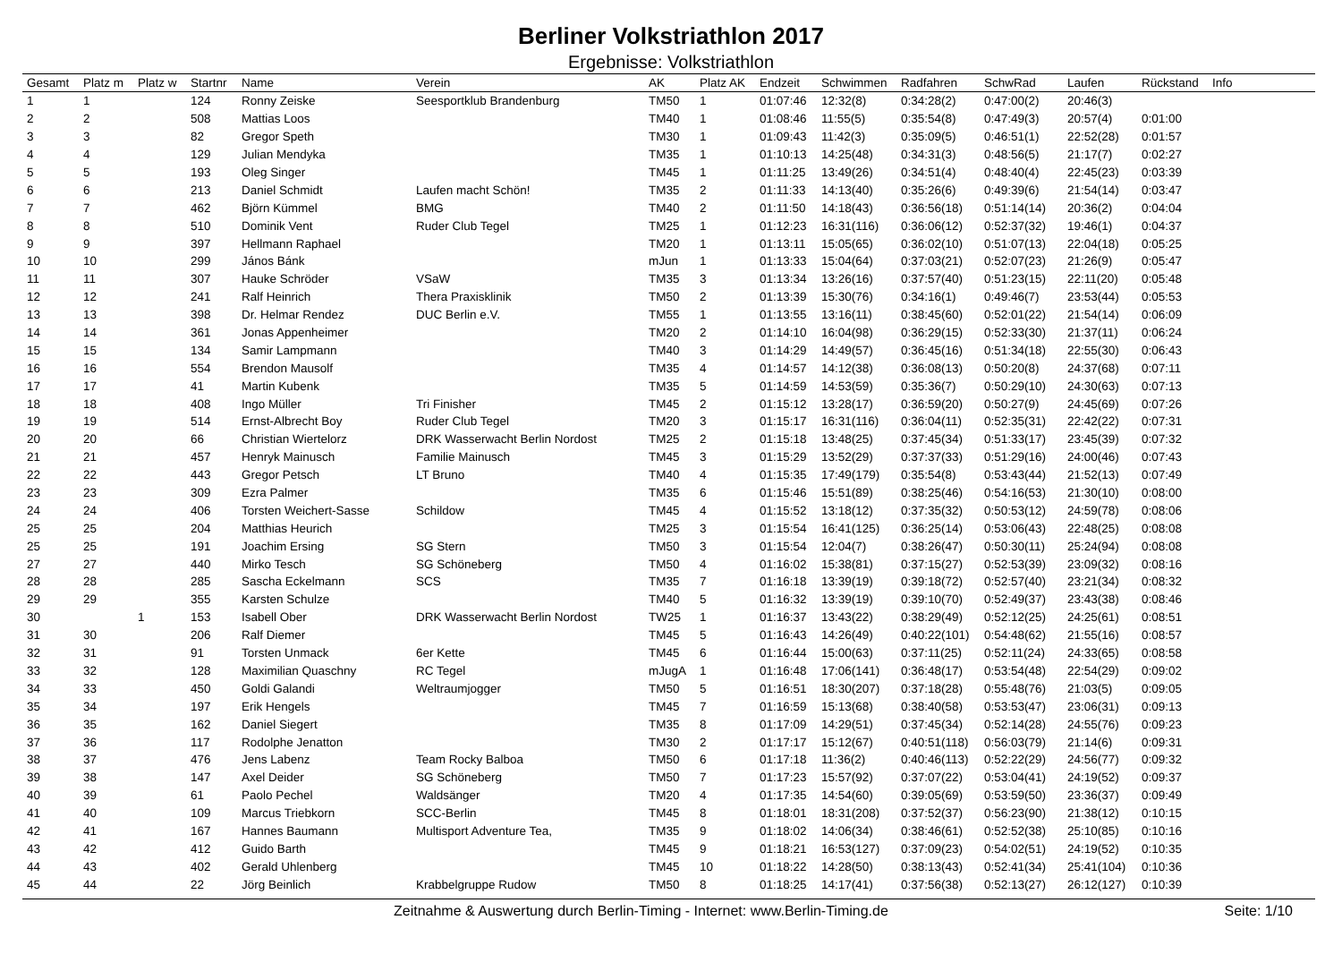Berliner Volkstriathlon 2017
Ergebnisse: Volkstriathlon
| Gesamt | Platz m | Platz w | Startnr | Name | Verein | AK | Platz AK | Endzeit | Schwimmen | Radfahren | SchwRad | Laufen | Rückstand | Info |
| --- | --- | --- | --- | --- | --- | --- | --- | --- | --- | --- | --- | --- | --- | --- |
| 1 | 1 | | 124 | Ronny Zeiske | Seesportklub Brandenburg | TM50 | 1 | 01:07:46 | 12:32(8) | 0:34:28(2) | 0:47:00(2) | 20:46(3) | | |
| 2 | 2 | | 508 | Mattias Loos | | TM40 | 1 | 01:08:46 | 11:55(5) | 0:35:54(8) | 0:47:49(3) | 20:57(4) | 0:01:00 | |
| 3 | 3 | | 82 | Gregor Speth | | TM30 | 1 | 01:09:43 | 11:42(3) | 0:35:09(5) | 0:46:51(1) | 22:52(28) | 0:01:57 | |
| 4 | 4 | | 129 | Julian Mendyka | | TM35 | 1 | 01:10:13 | 14:25(48) | 0:34:31(3) | 0:48:56(5) | 21:17(7) | 0:02:27 | |
| 5 | 5 | | 193 | Oleg Singer | | TM45 | 1 | 01:11:25 | 13:49(26) | 0:34:51(4) | 0:48:40(4) | 22:45(23) | 0:03:39 | |
| 6 | 6 | | 213 | Daniel Schmidt | Laufen macht Schön! | TM35 | 2 | 01:11:33 | 14:13(40) | 0:35:26(6) | 0:49:39(6) | 21:54(14) | 0:03:47 | |
| 7 | 7 | | 462 | Björn Kümmel | BMG | TM40 | 2 | 01:11:50 | 14:18(43) | 0:36:56(18) | 0:51:14(14) | 20:36(2) | 0:04:04 | |
| 8 | 8 | | 510 | Dominik Vent | Ruder Club Tegel | TM25 | 1 | 01:12:23 | 16:31(116) | 0:36:06(12) | 0:52:37(32) | 19:46(1) | 0:04:37 | |
| 9 | 9 | | 397 | Hellmann Raphael | | TM20 | 1 | 01:13:11 | 15:05(65) | 0:36:02(10) | 0:51:07(13) | 22:04(18) | 0:05:25 | |
| 10 | 10 | | 299 | János Bánk | | mJun | 1 | 01:13:33 | 15:04(64) | 0:37:03(21) | 0:52:07(23) | 21:26(9) | 0:05:47 | |
| 11 | 11 | | 307 | Hauke Schröder | VSaW | TM35 | 3 | 01:13:34 | 13:26(16) | 0:37:57(40) | 0:51:23(15) | 22:11(20) | 0:05:48 | |
| 12 | 12 | | 241 | Ralf Heinrich | Thera Praxisklinik | TM50 | 2 | 01:13:39 | 15:30(76) | 0:34:16(1) | 0:49:46(7) | 23:53(44) | 0:05:53 | |
| 13 | 13 | | 398 | Dr. Helmar Rendez | DUC Berlin e.V. | TM55 | 1 | 01:13:55 | 13:16(11) | 0:38:45(60) | 0:52:01(22) | 21:54(14) | 0:06:09 | |
| 14 | 14 | | 361 | Jonas Appenheimer | | TM20 | 2 | 01:14:10 | 16:04(98) | 0:36:29(15) | 0:52:33(30) | 21:37(11) | 0:06:24 | |
| 15 | 15 | | 134 | Samir Lampmann | | TM40 | 3 | 01:14:29 | 14:49(57) | 0:36:45(16) | 0:51:34(18) | 22:55(30) | 0:06:43 | |
| 16 | 16 | | 554 | Brendon Mausolf | | TM35 | 4 | 01:14:57 | 14:12(38) | 0:36:08(13) | 0:50:20(8) | 24:37(68) | 0:07:11 | |
| 17 | 17 | | 41 | Martin Kubenk | | TM35 | 5 | 01:14:59 | 14:53(59) | 0:35:36(7) | 0:50:29(10) | 24:30(63) | 0:07:13 | |
| 18 | 18 | | 408 | Ingo Müller | Tri Finisher | TM45 | 2 | 01:15:12 | 13:28(17) | 0:36:59(20) | 0:50:27(9) | 24:45(69) | 0:07:26 | |
| 19 | 19 | | 514 | Ernst-Albrecht Boy | Ruder Club Tegel | TM20 | 3 | 01:15:17 | 16:31(116) | 0:36:04(11) | 0:52:35(31) | 22:42(22) | 0:07:31 | |
| 20 | 20 | | 66 | Christian Wiertelorz | DRK Wasserwacht Berlin Nordost | TM25 | 2 | 01:15:18 | 13:48(25) | 0:37:45(34) | 0:51:33(17) | 23:45(39) | 0:07:32 | |
| 21 | 21 | | 457 | Henryk Mainusch | Familie Mainusch | TM45 | 3 | 01:15:29 | 13:52(29) | 0:37:37(33) | 0:51:29(16) | 24:00(46) | 0:07:43 | |
| 22 | 22 | | 443 | Gregor Petsch | LT Bruno | TM40 | 4 | 01:15:35 | 17:49(179) | 0:35:54(8) | 0:53:43(44) | 21:52(13) | 0:07:49 | |
| 23 | 23 | | 309 | Ezra Palmer | | TM35 | 6 | 01:15:46 | 15:51(89) | 0:38:25(46) | 0:54:16(53) | 21:30(10) | 0:08:00 | |
| 24 | 24 | | 406 | Torsten Weichert-Sasse | Schildow | TM45 | 4 | 01:15:52 | 13:18(12) | 0:37:35(32) | 0:50:53(12) | 24:59(78) | 0:08:06 | |
| 25 | 25 | | 204 | Matthias Heurich | | TM25 | 3 | 01:15:54 | 16:41(125) | 0:36:25(14) | 0:53:06(43) | 22:48(25) | 0:08:08 | |
| 25 | 25 | | 191 | Joachim Ersing | SG Stern | TM50 | 3 | 01:15:54 | 12:04(7) | 0:38:26(47) | 0:50:30(11) | 25:24(94) | 0:08:08 | |
| 27 | 27 | | 440 | Mirko Tesch | SG Schöneberg | TM50 | 4 | 01:16:02 | 15:38(81) | 0:37:15(27) | 0:52:53(39) | 23:09(32) | 0:08:16 | |
| 28 | 28 | | 285 | Sascha Eckelmann | SCS | TM35 | 7 | 01:16:18 | 13:39(19) | 0:39:18(72) | 0:52:57(40) | 23:21(34) | 0:08:32 | |
| 29 | 29 | | 355 | Karsten Schulze | | TM40 | 5 | 01:16:32 | 13:39(19) | 0:39:10(70) | 0:52:49(37) | 23:43(38) | 0:08:46 | |
| 30 | | 1 | 153 | Isabell Ober | DRK Wasserwacht Berlin Nordost | TW25 | 1 | 01:16:37 | 13:43(22) | 0:38:29(49) | 0:52:12(25) | 24:25(61) | 0:08:51 | |
| 31 | 30 | | 206 | Ralf Diemer | | TM45 | 5 | 01:16:43 | 14:26(49) | 0:40:22(101) | 0:54:48(62) | 21:55(16) | 0:08:57 | |
| 32 | 31 | | 91 | Torsten Unmack | 6er Kette | TM45 | 6 | 01:16:44 | 15:00(63) | 0:37:11(25) | 0:52:11(24) | 24:33(65) | 0:08:58 | |
| 33 | 32 | | 128 | Maximilian Quaschny | RC Tegel | mJugA | 1 | 01:16:48 | 17:06(141) | 0:36:48(17) | 0:53:54(48) | 22:54(29) | 0:09:02 | |
| 34 | 33 | | 450 | Goldi Galandi | Weltraumjogger | TM50 | 5 | 01:16:51 | 18:30(207) | 0:37:18(28) | 0:55:48(76) | 21:03(5) | 0:09:05 | |
| 35 | 34 | | 197 | Erik Hengels | | TM45 | 7 | 01:16:59 | 15:13(68) | 0:38:40(58) | 0:53:53(47) | 23:06(31) | 0:09:13 | |
| 36 | 35 | | 162 | Daniel Siegert | | TM35 | 8 | 01:17:09 | 14:29(51) | 0:37:45(34) | 0:52:14(28) | 24:55(76) | 0:09:23 | |
| 37 | 36 | | 117 | Rodolphe Jenatton | | TM30 | 2 | 01:17:17 | 15:12(67) | 0:40:51(118) | 0:56:03(79) | 21:14(6) | 0:09:31 | |
| 38 | 37 | | 476 | Jens Labenz | Team Rocky Balboa | TM50 | 6 | 01:17:18 | 11:36(2) | 0:40:46(113) | 0:52:22(29) | 24:56(77) | 0:09:32 | |
| 39 | 38 | | 147 | Axel Deider | SG Schöneberg | TM50 | 7 | 01:17:23 | 15:57(92) | 0:37:07(22) | 0:53:04(41) | 24:19(52) | 0:09:37 | |
| 40 | 39 | | 61 | Paolo Pechel | Waldsänger | TM20 | 4 | 01:17:35 | 14:54(60) | 0:39:05(69) | 0:53:59(50) | 23:36(37) | 0:09:49 | |
| 41 | 40 | | 109 | Marcus Triebkorn | SCC-Berlin | TM45 | 8 | 01:18:01 | 18:31(208) | 0:37:52(37) | 0:56:23(90) | 21:38(12) | 0:10:15 | |
| 42 | 41 | | 167 | Hannes Baumann | Multisport Adventure Tea, | TM35 | 9 | 01:18:02 | 14:06(34) | 0:38:46(61) | 0:52:52(38) | 25:10(85) | 0:10:16 | |
| 43 | 42 | | 412 | Guido Barth | | TM45 | 9 | 01:18:21 | 16:53(127) | 0:37:09(23) | 0:54:02(51) | 24:19(52) | 0:10:35 | |
| 44 | 43 | | 402 | Gerald Uhlenberg | | TM45 | 10 | 01:18:22 | 14:28(50) | 0:38:13(43) | 0:52:41(34) | 25:41(104) | 0:10:36 | |
| 45 | 44 | | 22 | Jörg Beinlich | Krabbelgruppe Rudow | TM50 | 8 | 01:18:25 | 14:17(41) | 0:37:56(38) | 0:52:13(27) | 26:12(127) | 0:10:39 | |
Zeitnahme & Auswertung durch Berlin-Timing - Internet: www.Berlin-Timing.de Seite: 1/10